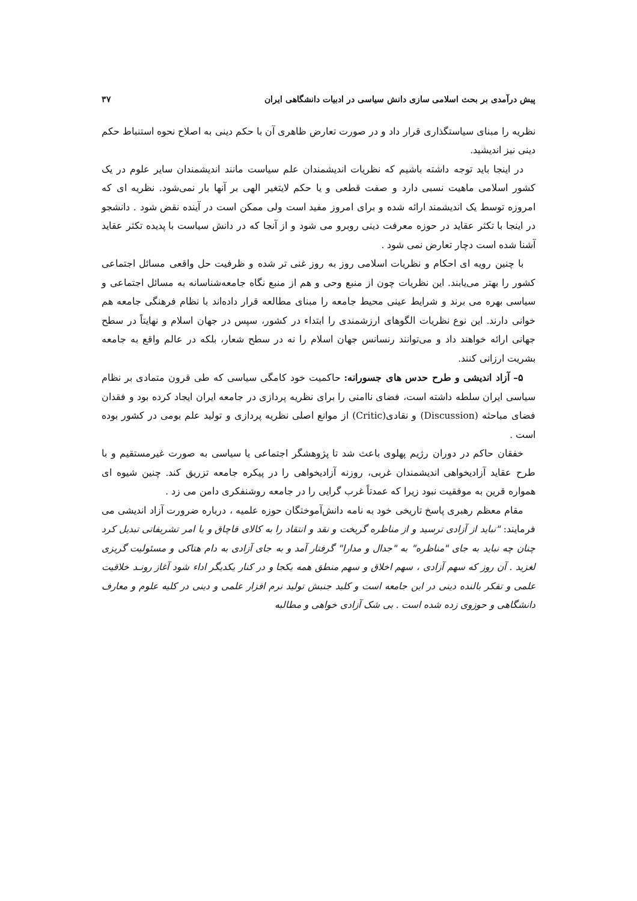پیش درآمدی بر بحث اسلامی سازی دانش سیاسی در ادبیات دانشگاهی ایران ۳۷
نظریه را مبنای سیاستگذاری قرار داد و در صورت تعارض ظاهری آن با حکم دینی به اصلاح نحوه استنباط حکم دینی نیز اندیشید.
در اینجا باید توجه داشته باشیم که نظریات اندیشمندان علم سیاست مانند اندیشمندان سایر علوم در یک کشور اسلامی ماهیت نسبی دارد و صفت قطعی و یا حکم لایتغیر الهی بر آنها بار نمی‌شود. نظریه ای که امروزه توسط یک اندیشمند ارائه شده و برای امروز مفید است ولی ممکن است در آینده نقض شود . دانشجو در اینجا با تکثر عقاید در حوزه معرفت دینی روبرو می شود و از آنجا که در دانش سیاست با پدیده تکثر عقاید آشنا شده است دچار تعارض نمی شود .
با چنین رویه ای احکام و نظریات اسلامی روز به روز غنی تر شده و ظرفیت حل واقعی مسائل اجتماعی کشور را بهتر می‌یابند. این نظریات چون از منبع وحی و هم از منبع نگاه جامعه‌شناسانه به مسائل اجتماعی و سیاسی بهره می برند و شرایط عینی محیط جامعه را مبنای مطالعه قرار داده‌اند با نظام فرهنگی جامعه هم خوانی دارند. این نوع نظریات الگوهای ارزشمندی را ابتداء در کشور، سپس در جهان اسلام و نهایتاً در سطح جهانی ارائه خواهند داد و می‌توانند رنسانس جهان اسلام را نه در سطح شعار، بلکه در عالم واقع به جامعه بشریت ارزانی کنند.
۵– آزاد اندیشی و طرح حدس های جسورانه: حاکمیت خود کامگی سیاسی که طی قرون متمادی بر نظام سیاسی ایران سلطه داشته است، فضای ناامنی را برای نظریه پردازی در جامعه ایران ایجاد کرده بود و فقدان فضای مباحثه (Discussion) و نقادی(Critic) از موانع اصلی نظریه پردازی و تولید علم بومی در کشور بوده است .
خفقان حاکم در دوران رژیم پهلوی باعث شد تا پژوهشگر اجتماعی یا سیاسی به صورت غیرمستقیم و با طرح عقاید آزادیخواهی اندیشمندان غربی، روزنه آزادیخواهی را در پیکره جامعه تزریق کند. چنین شیوه ای همواره قرین به موفقیت نبود زیرا که عمدتاً غرب گرایی را در جامعه روشنفکری دامن می زد .
مقام معظم رهبری پاسخ تاریخی خود به نامه دانش‌آموختگان حوزه علمیه ، درباره ضرورت آزاد اندیشی می فرمایند: "نباید از آزادی ترسید و از مناظره گریخت و نقد و انتقاد را به کالای قاچاق و یا امر تشریفاتی تبدیل کرد چنان چه نباید به جای "مناظره" به "جدال و مدارا" گرفتار آمد و به جای آزادی به دام هتاکی و مسئولیت گریزی لغزید . آن روز که سهم آزادی ، سهم اخلاق و سهم منطق همه یکجا و در کنار یکدیگر اداء شود آغاز رونـد خلاقیت علمی و تفکر بالنده دینی در این جامعه است و کلید جنبش تولید نرم افزار علمی و دینی در کلیه علوم و معارف دانشگاهی و حوزوی زده شده است . بی شک آزادی خواهی و مطالبه